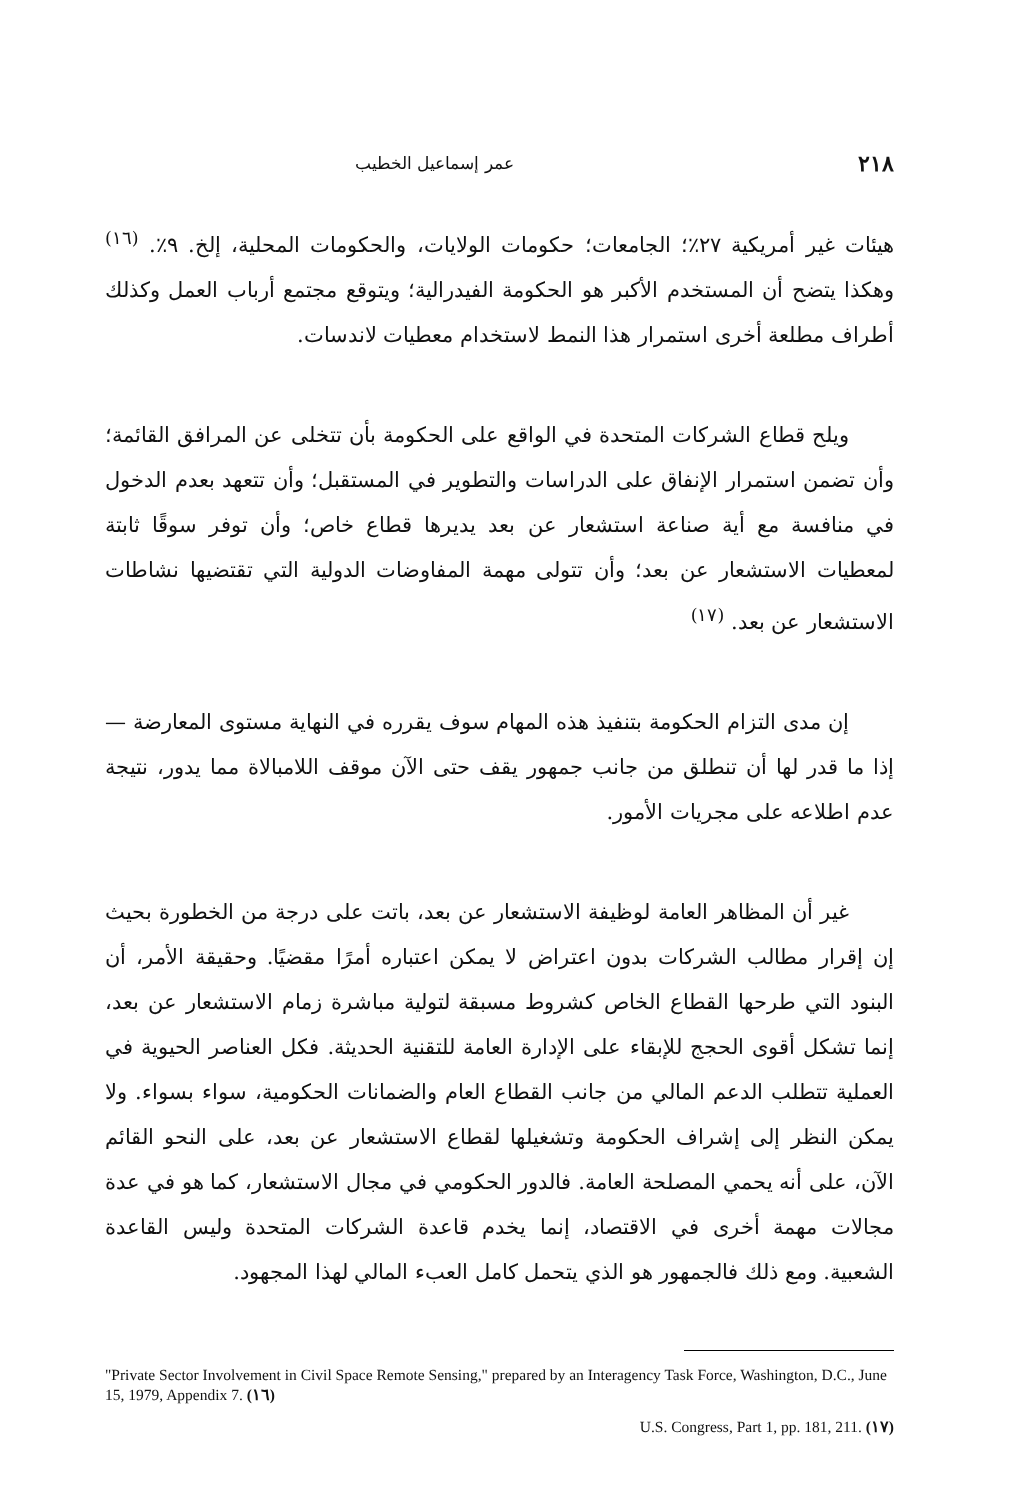٢١٨ عمر إسماعيل الخطيب
هيئات غير أمريكية ٢٧٪؛ الجامعات؛ حكومات الولايات، والحكومات المحلية، إلخ. ٩٪. <sup>(١٦)</sup> وهكذا يتضح أن المستخدم الأكبر هو الحكومة الفيدرالية؛ ويتوقع مجتمع أرباب العمل وكذلك أطراف مطلعة أخرى استمرار هذا النمط لاستخدام معطيات لاندسات.
ويلح قطاع الشركات المتحدة في الواقع على الحكومة بأن تتخلى عن المرافق القائمة؛ وأن تضمن استمرار الإنفاق على الدراسات والتطوير في المستقبل؛ وأن تتعهد بعدم الدخول في منافسة مع أية صناعة استشعار عن بعد يديرها قطاع خاص؛ وأن توفر سوقًا ثابتة لمعطيات الاستشعار عن بعد؛ وأن تتولى مهمة المفاوضات الدولية التي تقتضيها نشاطات الاستشعار عن بعد. <sup>(١٧)</sup>
إن مدى التزام الحكومة بتنفيذ هذه المهام سوف يقرره في النهاية مستوى المعارضة — إذا ما قدر لها أن تنطلق من جانب جمهور يقف حتى الآن موقف اللامبالاة مما يدور، نتيجة عدم اطلاعه على مجريات الأمور.
غير أن المظاهر العامة لوظيفة الاستشعار عن بعد، باتت على درجة من الخطورة بحيث إن إقرار مطالب الشركات بدون اعتراض لا يمكن اعتباره أمرًا مقضيًا. وحقيقة الأمر، أن البنود التي طرحها القطاع الخاص كشروط مسبقة لتولية مباشرة زمام الاستشعار عن بعد، إنما تشكل أقوى الحجج للإبقاء على الإدارة العامة للتقنية الحديثة. فكل العناصر الحيوية في العملية تتطلب الدعم المالي من جانب القطاع العام والضمانات الحكومية، سواء بسواء. ولا يمكن النظر إلى إشراف الحكومة وتشغيلها لقطاع الاستشعار عن بعد، على النحو القائم الآن، على أنه يحمي المصلحة العامة. فالدور الحكومي في مجال الاستشعار، كما هو في عدة مجالات مهمة أخرى في الاقتصاد، إنما يخدم قاعدة الشركات المتحدة وليس القاعدة الشعبية. ومع ذلك فالجمهور هو الذي يتحمل كامل العبء المالي لهذا المجهود.
"Private Sector Involvement in Civil Space Remote Sensing," prepared by an Interagency Task Force, Washington, D.C., June 15, 1979, Appendix 7. (١٦)
U.S. Congress, Part 1, pp. 181, 211. (١٧)